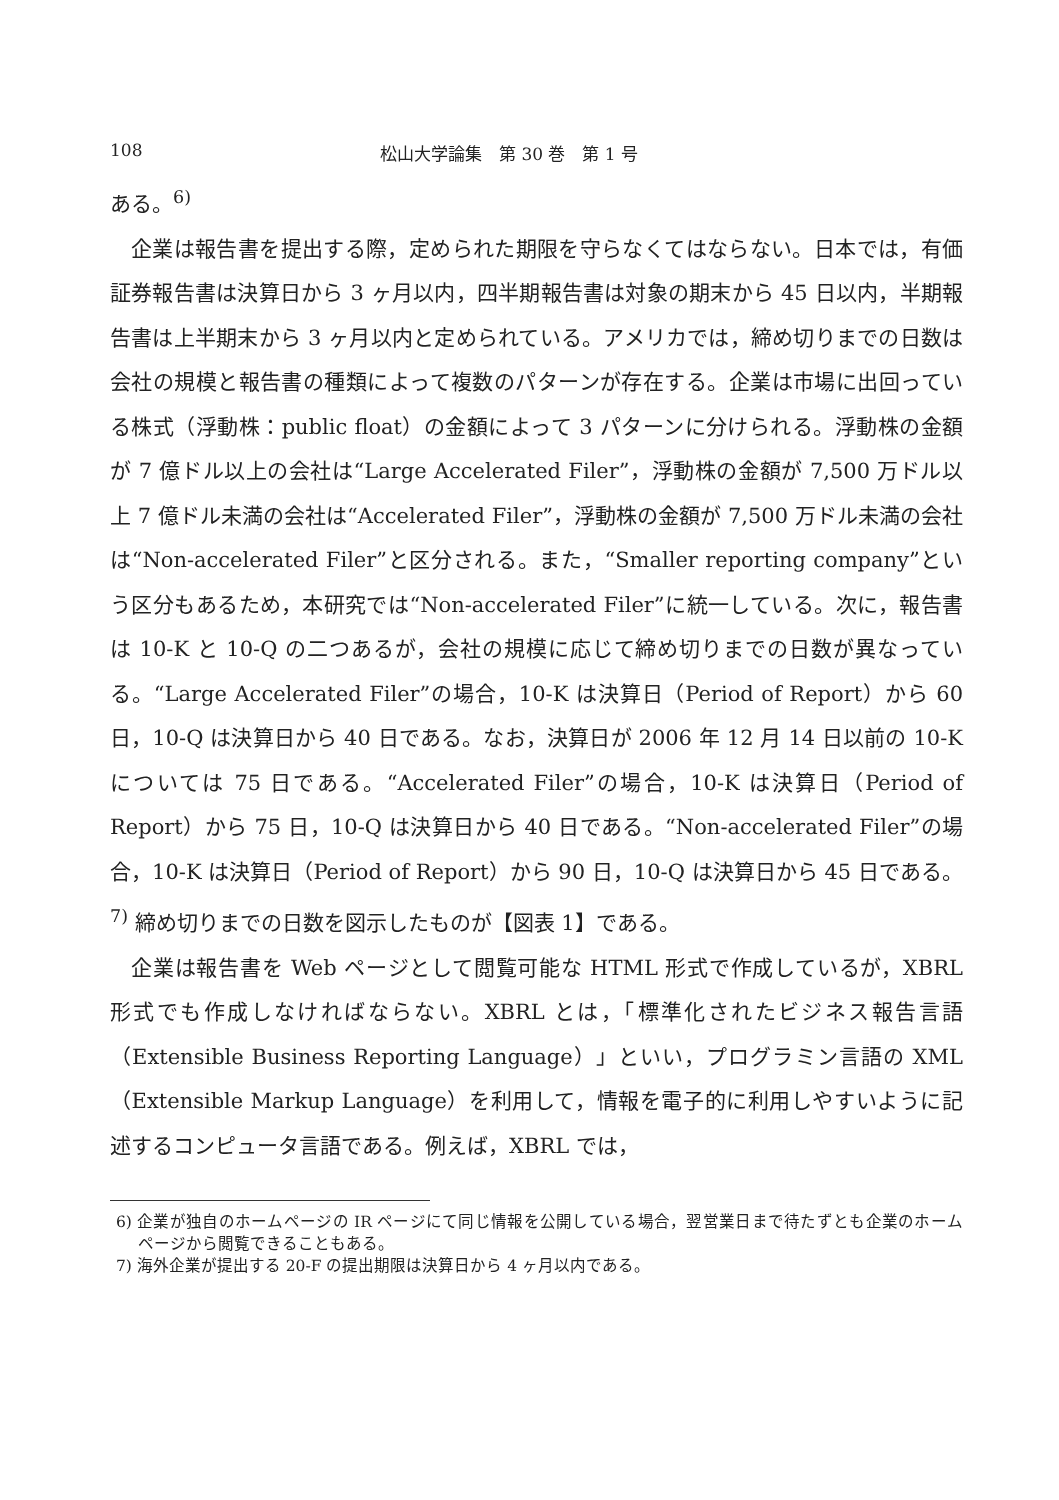108 松山大学論集　第 30 巻　第 1 号
ある。<sup>6)</sup>
企業は報告書を提出する際，定められた期限を守らなくてはならない。日本では，有価証券報告書は決算日から 3 ヶ月以内，四半期報告書は対象の期末から 45 日以内，半期報告書は上半期末から 3 ヶ月以内と定められている。アメリカでは，締め切りまでの日数は会社の規模と報告書の種類によって複数のパターンが存在する。企業は市場に出回っている株式（浮動株：public float）の金額によって 3 パターンに分けられる。浮動株の金額が 7 億ドル以上の会社は“Large Accelerated Filer”，浮動株の金額が 7,500 万ドル以上 7 億ドル未満の会社は“Accelerated Filer”，浮動株の金額が 7,500 万ドル未満の会社は“Non-accelerated Filer”と区分される。また，“Smaller reporting company”という区分もあるため，本研究では“Non-accelerated Filer”に統一している。次に，報告書は 10-K と 10-Q の二つあるが，会社の規模に応じて締め切りまでの日数が異なっている。“Large Accelerated Filer”の場合，10-K は決算日（Period of Report）から 60 日，10-Q は決算日から 40 日である。なお，決算日が 2006 年 12 月 14 日以前の 10-K については 75 日である。“Accelerated Filer”の場合，10-K は決算日（Period of Report）から 75 日，10-Q は決算日から 40 日である。“Non-accelerated Filer”の場合，10-K は決算日（Period of Report）から 90 日，10-Q は決算日から 45 日である。<sup>7)</sup> 締め切りまでの日数を図示したものが【図表 1】である。
企業は報告書を Web ページとして閲覧可能な HTML 形式で作成しているが，XBRL 形式でも作成しなければならない。XBRL とは，「標準化されたビジネス報告言語（Extensible Business Reporting Language）」といい，プログラミン言語の XML（Extensible Markup Language）を利用して，情報を電子的に利用しやすいように記述するコンピュータ言語である。例えば，XBRL では，
6) 企業が独自のホームページの IR ページにて同じ情報を公開している場合，翌営業日まで待たずとも企業のホームページから閲覧できることもある。
7) 海外企業が提出する 20-F の提出期限は決算日から 4 ヶ月以内である。